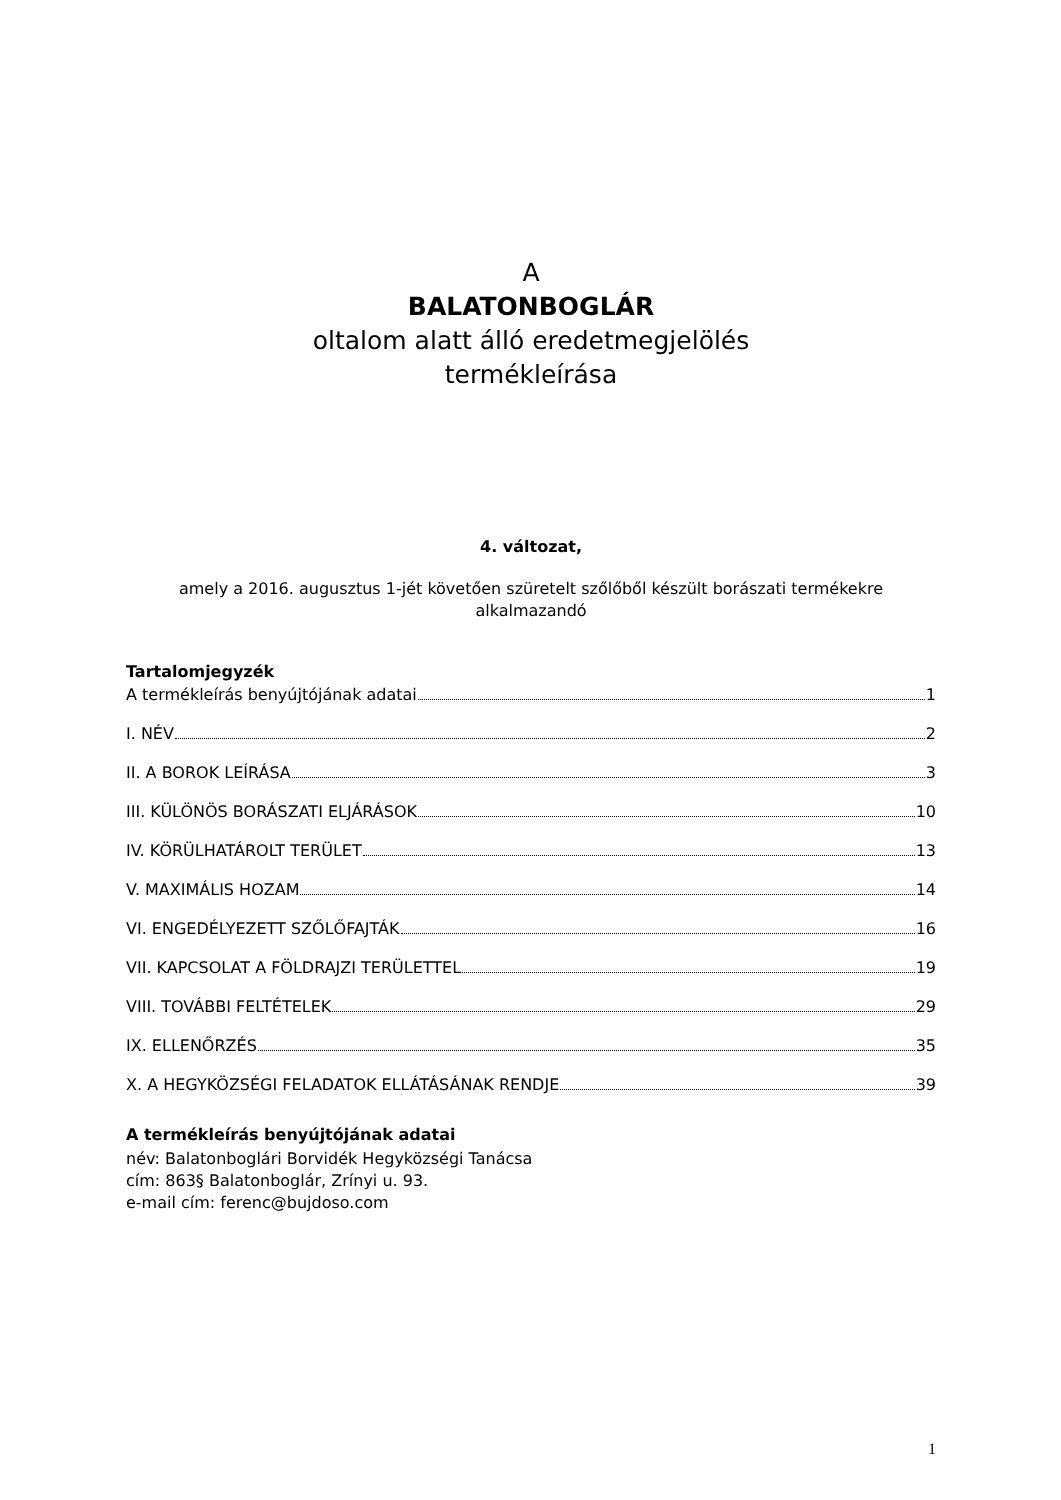A
BALATONBOGLÁR
oltalom alatt álló eredetmegjelölés
termékleírása
4. változat,
amely a 2016. augusztus 1-jét követően szüretelt szőlőből készült borászati termékekre alkalmazandó
Tartalomjegyzék
A termékleírás benyújtójának adatai 1
I. NÉV 2
II. A BOROK LEÍRÁSA 3
III. KÜLÖNÖS BORÁSZATI ELJÁRÁSOK 10
IV. KÖRÜLHATÁROLT TERÜLET 13
V. MAXIMÁLIS HOZAM 14
VI. ENGEDÉLYEZETT SZŐLŐFAJTÁK 16
VII. KAPCSOLAT A FÖLDRAJZI TERÜLETTEL 19
VIII. TOVÁBBI FELTÉTELEK 29
IX. ELLENŐRZÉS 35
X. A HEGYKÖZSÉGI FELADATOK ELLÁTÁSÁNAK RENDJE 39
A termékleírás benyújtójának adatai
név: Balatonboglári Borvidék Hegyközségi Tanácsa
cím: 863§ Balatonboglár, Zrínyi u. 93.
e-mail cím: ferenc@bujdoso.com
1